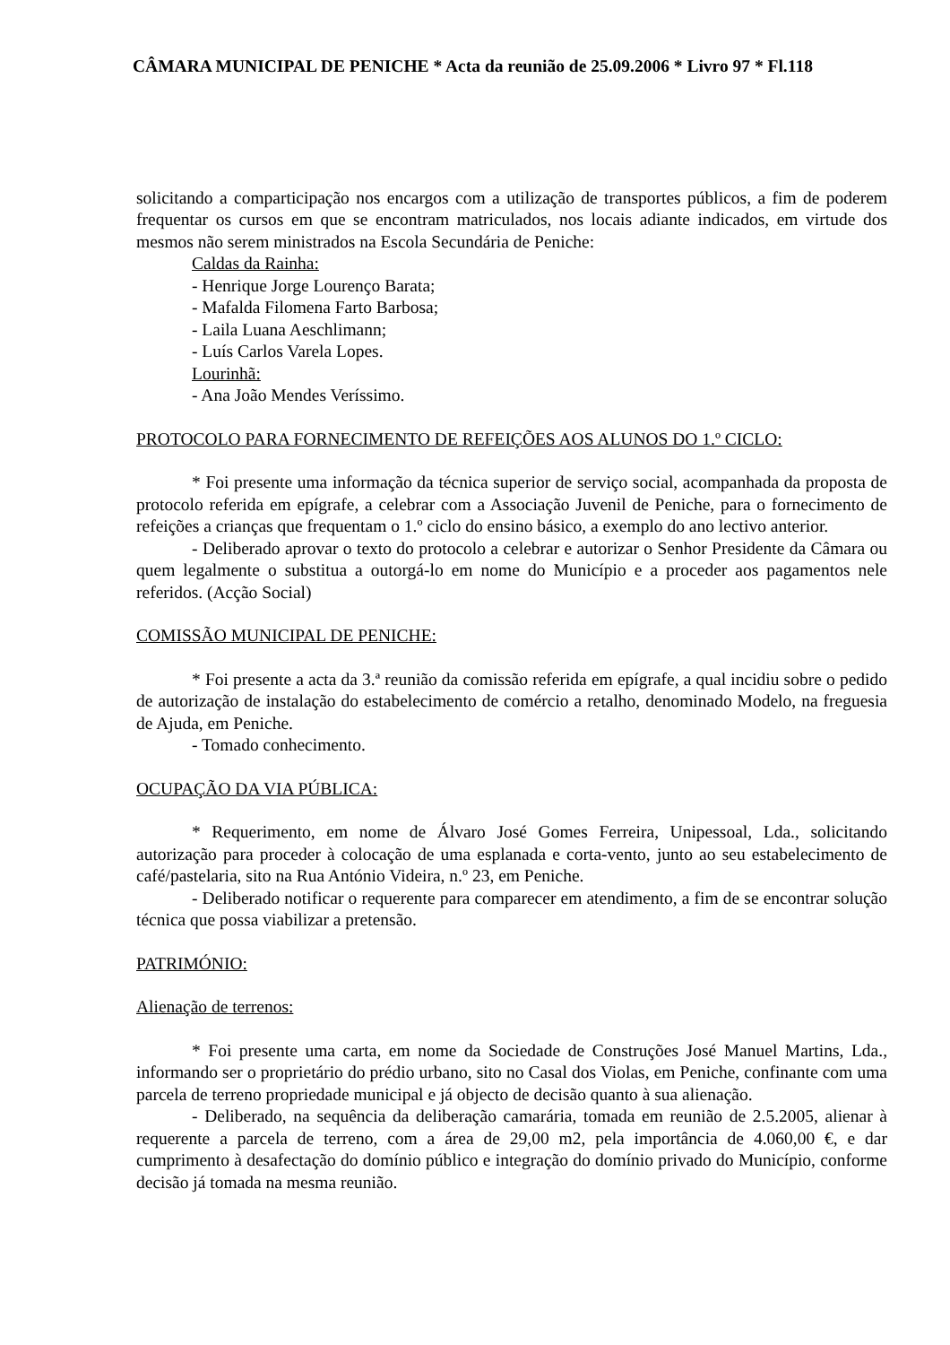CÂMARA MUNICIPAL DE PENICHE * Acta da reunião de 25.09.2006 * Livro 97 * Fl.118
solicitando a comparticipação nos encargos com a utilização de transportes públicos, a fim de poderem frequentar os cursos em que se encontram matriculados, nos locais adiante indicados, em virtude dos mesmos não serem ministrados na Escola Secundária de Peniche:
Caldas da Rainha:
- Henrique Jorge Lourenço Barata;
- Mafalda Filomena Farto Barbosa;
- Laila Luana Aeschlimann;
- Luís Carlos Varela Lopes.
Lourinhã:
- Ana João Mendes Veríssimo.
PROTOCOLO PARA FORNECIMENTO DE REFEIÇÕES AOS ALUNOS DO 1.º CICLO:
* Foi presente uma informação da técnica superior de serviço social, acompanhada da proposta de protocolo referida em epígrafe, a celebrar com a Associação Juvenil de Peniche, para o fornecimento de refeições a crianças que frequentam o 1.º ciclo do ensino básico, a exemplo do ano lectivo anterior.
- Deliberado aprovar o texto do protocolo a celebrar e autorizar o Senhor Presidente da Câmara ou quem legalmente o substitua a outorgá-lo em nome do Município e a proceder aos pagamentos nele referidos. (Acção Social)
COMISSÃO MUNICIPAL DE PENICHE:
* Foi presente a acta da 3.ª reunião da comissão referida em epígrafe, a qual incidiu sobre o pedido de autorização de instalação do estabelecimento de comércio a retalho, denominado Modelo, na freguesia de Ajuda, em Peniche.
- Tomado conhecimento.
OCUPAÇÃO DA VIA PÚBLICA:
* Requerimento, em nome de Álvaro José Gomes Ferreira, Unipessoal, Lda., solicitando autorização para proceder à colocação de uma esplanada e corta-vento, junto ao seu estabelecimento de café/pastelaria, sito na Rua António Videira, n.º 23, em Peniche.
- Deliberado notificar o requerente para comparecer em atendimento, a fim de se encontrar solução técnica que possa viabilizar a pretensão.
PATRIMÓNIO:
Alienação de terrenos:
* Foi presente uma carta, em nome da Sociedade de Construções José Manuel Martins, Lda., informando ser o proprietário do prédio urbano, sito no Casal dos Violas, em Peniche, confinante com uma parcela de terreno propriedade municipal e já objecto de decisão quanto à sua alienação.
- Deliberado, na sequência da deliberação camarária, tomada em reunião de 2.5.2005, alienar à requerente a parcela de terreno, com a área de 29,00 m2, pela importância de 4.060,00 €, e dar cumprimento à desafectação do domínio público e integração do domínio privado do Município, conforme decisão já tomada na mesma reunião.